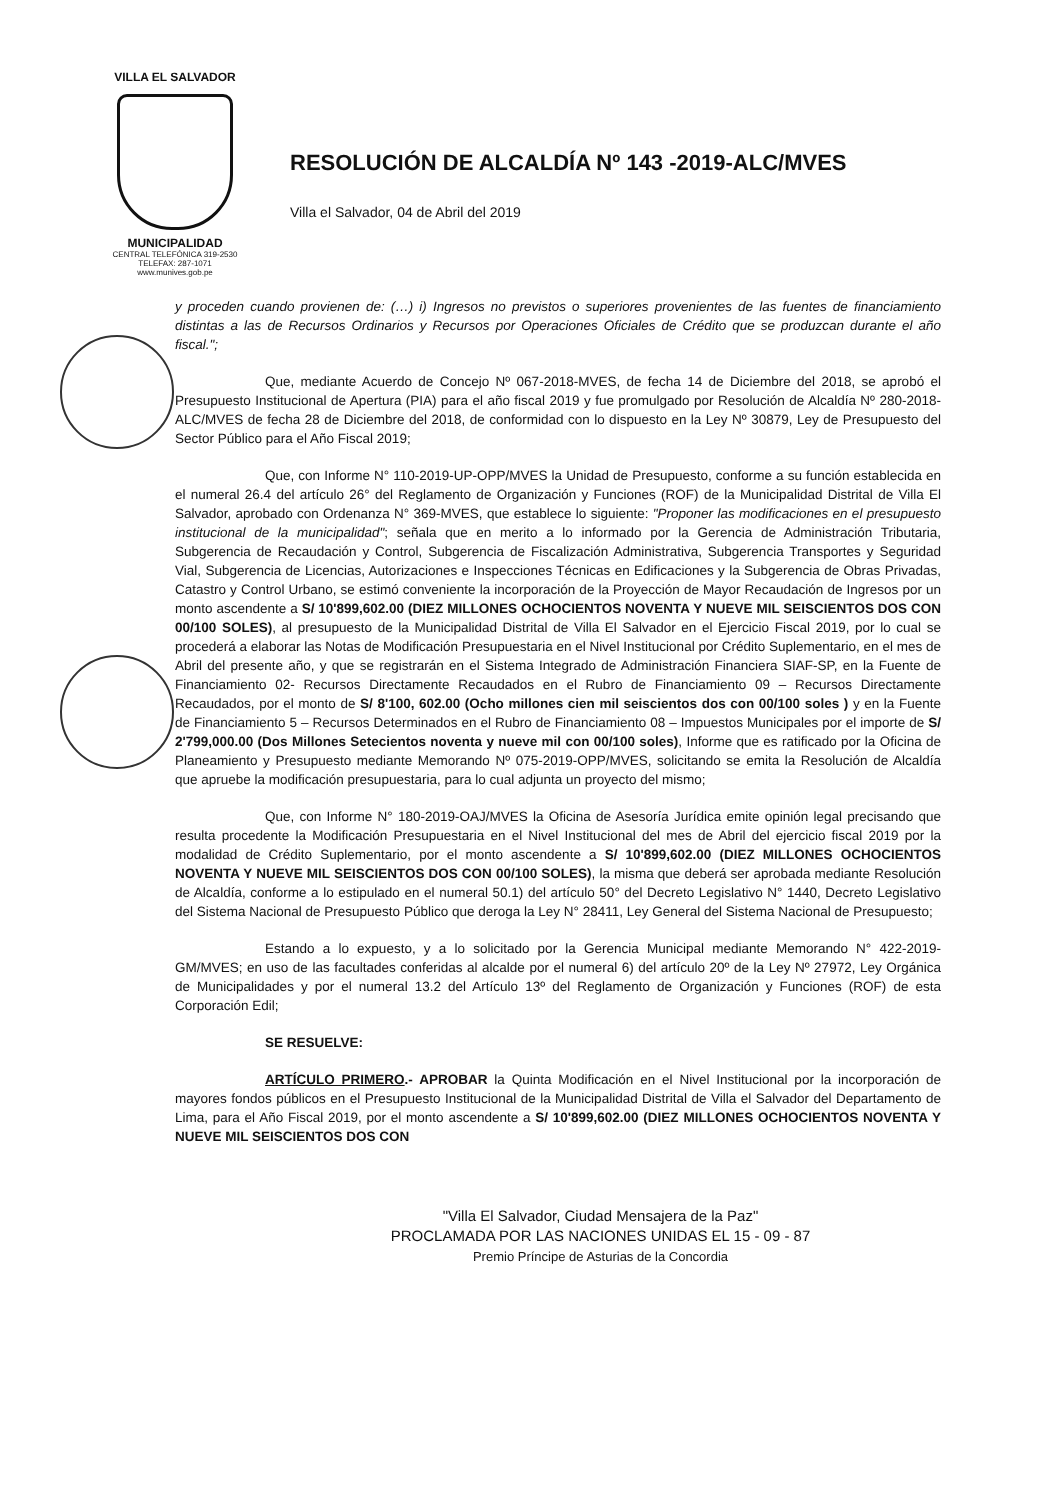VILLA EL SALVADOR
MUNICIPALIDAD
CENTRAL TELEFÓNICA 319-2530
TELEFAX: 287-1071
www.munives.gob.pe
RESOLUCIÓN DE ALCALDÍA Nº 143 -2019-ALC/MVES
Villa el Salvador, 04 de Abril del 2019
y proceden cuando provienen de: (…) i) Ingresos no previstos o superiores provenientes de las fuentes de financiamiento distintas a las de Recursos Ordinarios y Recursos por Operaciones Oficiales de Crédito que se produzcan durante el año fiscal.";
Que, mediante Acuerdo de Concejo Nº 067-2018-MVES, de fecha 14 de Diciembre del 2018, se aprobó el Presupuesto Institucional de Apertura (PIA) para el año fiscal 2019 y fue promulgado por Resolución de Alcaldía Nº 280-2018-ALC/MVES de fecha 28 de Diciembre del 2018, de conformidad con lo dispuesto en la Ley Nº 30879, Ley de Presupuesto del Sector Público para el Año Fiscal 2019;
Que, con Informe N° 110-2019-UP-OPP/MVES la Unidad de Presupuesto, conforme a su función establecida en el numeral 26.4 del artículo 26° del Reglamento de Organización y Funciones (ROF) de la Municipalidad Distrital de Villa El Salvador, aprobado con Ordenanza N° 369-MVES, que establece lo siguiente: "Proponer las modificaciones en el presupuesto institucional de la municipalidad"; señala que en merito a lo informado por la Gerencia de Administración Tributaria, Subgerencia de Recaudación y Control, Subgerencia de Fiscalización Administrativa, Subgerencia Transportes y Seguridad Vial, Subgerencia de Licencias, Autorizaciones e Inspecciones Técnicas en Edificaciones y la Subgerencia de Obras Privadas, Catastro y Control Urbano, se estimó conveniente la incorporación de la Proyección de Mayor Recaudación de Ingresos por un monto ascendente a S/ 10'899,602.00 (DIEZ MILLONES OCHOCIENTOS NOVENTA Y NUEVE MIL SEISCIENTOS DOS CON 00/100 SOLES), al presupuesto de la Municipalidad Distrital de Villa El Salvador en el Ejercicio Fiscal 2019, por lo cual se procederá a elaborar las Notas de Modificación Presupuestaria en el Nivel Institucional por Crédito Suplementario, en el mes de Abril del presente año, y que se registrarán en el Sistema Integrado de Administración Financiera SIAF-SP, en la Fuente de Financiamiento 02- Recursos Directamente Recaudados en el Rubro de Financiamiento 09 – Recursos Directamente Recaudados, por el monto de S/ 8'100, 602.00 (Ocho millones cien mil seiscientos dos con 00/100 soles ) y en la Fuente de Financiamiento 5 – Recursos Determinados en el Rubro de Financiamiento 08 – Impuestos Municipales por el importe de S/ 2'799,000.00 (Dos Millones Setecientos noventa y nueve mil con 00/100 soles), Informe que es ratificado por la Oficina de Planeamiento y Presupuesto mediante Memorando Nº 075-2019-OPP/MVES, solicitando se emita la Resolución de Alcaldía que apruebe la modificación presupuestaria, para lo cual adjunta un proyecto del mismo;
Que, con Informe N° 180-2019-OAJ/MVES la Oficina de Asesoría Jurídica emite opinión legal precisando que resulta procedente la Modificación Presupuestaria en el Nivel Institucional del mes de Abril del ejercicio fiscal 2019 por la modalidad de Crédito Suplementario, por el monto ascendente a S/ 10'899,602.00 (DIEZ MILLONES OCHOCIENTOS NOVENTA Y NUEVE MIL SEISCIENTOS DOS CON 00/100 SOLES), la misma que deberá ser aprobada mediante Resolución de Alcaldía, conforme a lo estipulado en el numeral 50.1) del artículo 50° del Decreto Legislativo N° 1440, Decreto Legislativo del Sistema Nacional de Presupuesto Público que deroga la Ley N° 28411, Ley General del Sistema Nacional de Presupuesto;
Estando a lo expuesto, y a lo solicitado por la Gerencia Municipal mediante Memorando N° 422-2019-GM/MVES; en uso de las facultades conferidas al alcalde por el numeral 6) del artículo 20º de la Ley Nº 27972, Ley Orgánica de Municipalidades y por el numeral 13.2 del Artículo 13º del Reglamento de Organización y Funciones (ROF) de esta Corporación Edil;
SE RESUELVE:
ARTÍCULO PRIMERO.- APROBAR la Quinta Modificación en el Nivel Institucional por la incorporación de mayores fondos públicos en el Presupuesto Institucional de la Municipalidad Distrital de Villa el Salvador del Departamento de Lima, para el Año Fiscal 2019, por el monto ascendente a S/ 10'899,602.00 (DIEZ MILLONES OCHOCIENTOS NOVENTA Y NUEVE MIL SEISCIENTOS DOS CON
"Villa El Salvador, Ciudad Mensajera de la Paz"
PROCLAMADA POR LAS NACIONES UNIDAS EL 15 - 09 - 87
Premio Príncipe de Asturias de la Concordia